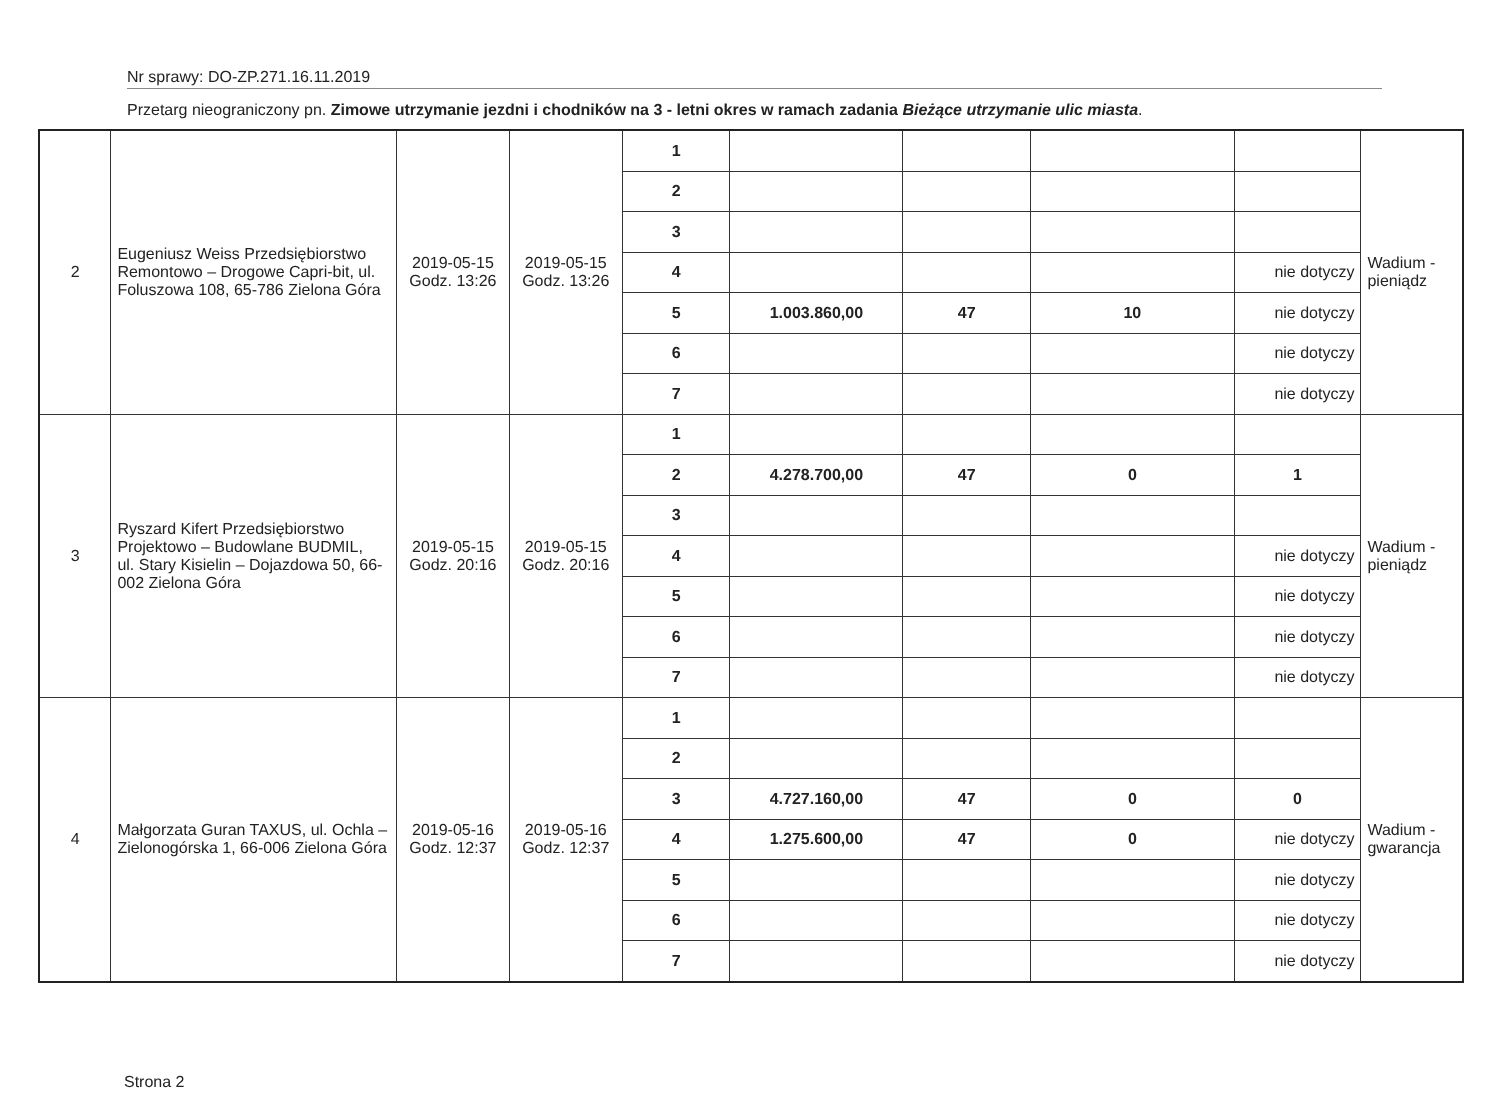Nr sprawy: DO-ZP.271.16.11.2019
Przetarg nieograniczony pn. Zimowe utrzymanie jezdni i chodników na 3 - letni okres w ramach zadania Bieżące utrzymanie ulic miasta.
| 2 | Eugeniusz Weiss Przedsiębiorstwo Remontowo – Drogowe Capri-bit, ul. Foluszowa 108, 65-786 Zielona Góra | 2019-05-15 Godz. 13:26 | 2019-05-15 Godz. 13:26 | 1 | | | | | Wadium - pieniądz |
| | | | | 2 | | | | | |
| | | | | 3 | | | | | |
| | | | | 4 | | | | nie dotyczy | |
| | | | | 5 | 1.003.860,00 | 47 | 10 | nie dotyczy | |
| | | | | 6 | | | | nie dotyczy | |
| | | | | 7 | | | | nie dotyczy | |
| 3 | Ryszard Kifert Przedsiębiorstwo Projektowo – Budowlane BUDMIL, ul. Stary Kisielin – Dojazdowa 50, 66-002 Zielona Góra | 2019-05-15 Godz. 20:16 | 2019-05-15 Godz. 20:16 | 1 | | | | | Wadium - pieniądz |
| | | | | 2 | 4.278.700,00 | 47 | 0 | 1 | |
| | | | | 3 | | | | | |
| | | | | 4 | | | | nie dotyczy | |
| | | | | 5 | | | | nie dotyczy | |
| | | | | 6 | | | | nie dotyczy | |
| | | | | 7 | | | | nie dotyczy | |
| 4 | Małgorzata Guran TAXUS, ul. Ochla – Zielonogórska 1, 66-006 Zielona Góra | 2019-05-16 Godz. 12:37 | 2019-05-16 Godz. 12:37 | 1 | | | | | Wadium - gwarancja |
| | | | | 2 | | | | | |
| | | | | 3 | 4.727.160,00 | 47 | 0 | 0 | |
| | | | | 4 | 1.275.600,00 | 47 | 0 | nie dotyczy | |
| | | | | 5 | | | | nie dotyczy | |
| | | | | 6 | | | | nie dotyczy | |
| | | | | 7 | | | | nie dotyczy | |
Strona 2